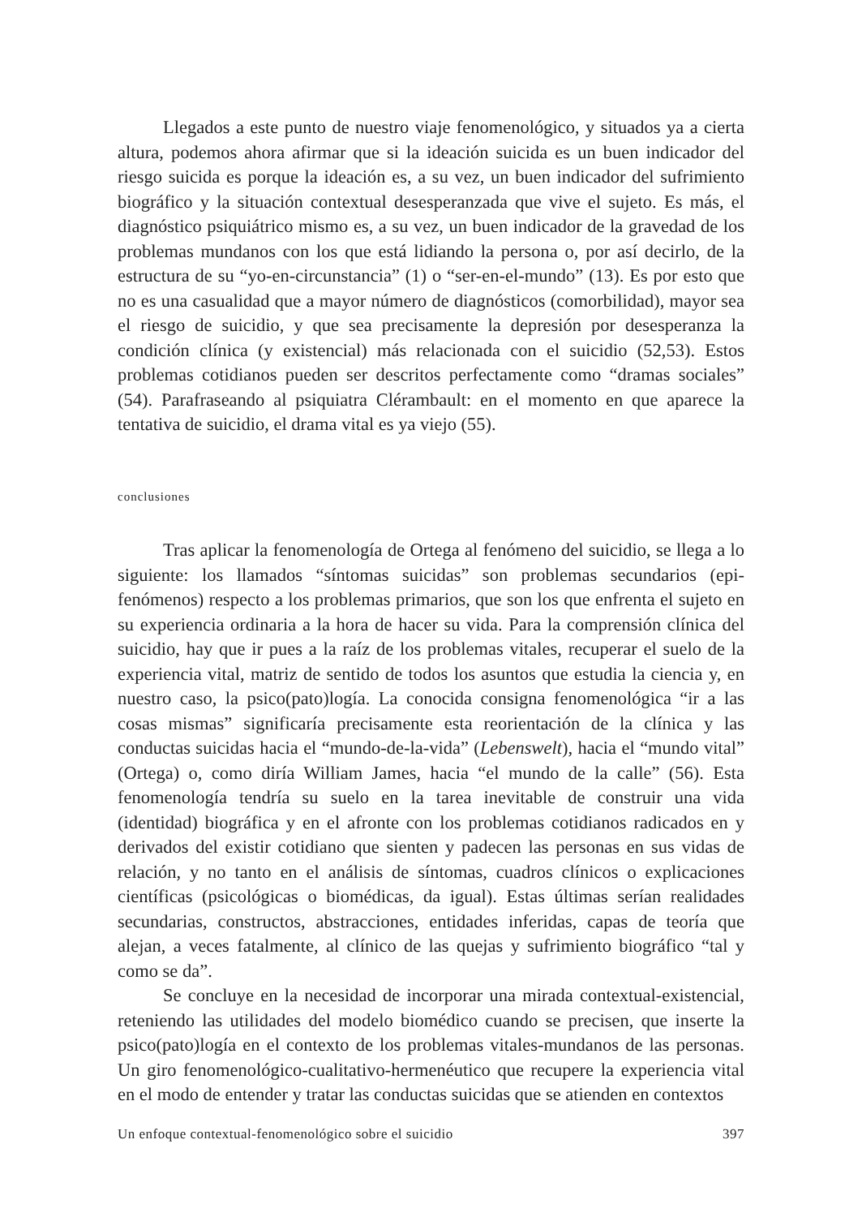Llegados a este punto de nuestro viaje fenomenológico, y situados ya a cierta altura, podemos ahora afirmar que si la ideación suicida es un buen indicador del riesgo suicida es porque la ideación es, a su vez, un buen indicador del sufrimiento biográfico y la situación contextual desesperanzada que vive el sujeto. Es más, el diagnóstico psiquiátrico mismo es, a su vez, un buen indicador de la gravedad de los problemas mundanos con los que está lidiando la persona o, por así decirlo, de la estructura de su “yo-en-circunstancia” (1) o “ser-en-el-mundo” (13). Es por esto que no es una casualidad que a mayor número de diagnósticos (comorbilidad), mayor sea el riesgo de suicidio, y que sea precisamente la depresión por desesperanza la condición clínica (y existencial) más relacionada con el suicidio (52,53). Estos problemas cotidianos pueden ser descritos perfectamente como “dramas sociales” (54). Parafraseando al psiquiatra Clérambault: en el momento en que aparece la tentativa de suicidio, el drama vital es ya viejo (55).
conclusiones
Tras aplicar la fenomenología de Ortega al fenómeno del suicidio, se llega a lo siguiente: los llamados “síntomas suicidas” son problemas secundarios (epi-fenómenos) respecto a los problemas primarios, que son los que enfrenta el sujeto en su experiencia ordinaria a la hora de hacer su vida. Para la comprensión clínica del suicidio, hay que ir pues a la raíz de los problemas vitales, recuperar el suelo de la experiencia vital, matriz de sentido de todos los asuntos que estudia la ciencia y, en nuestro caso, la psico(pato)logía. La conocida consigna fenomenológica “ir a las cosas mismas” significaría precisamente esta reorientación de la clínica y las conductas suicidas hacia el “mundo-de-la-vida” (Lebenswelt), hacia el “mundo vital” (Ortega) o, como diría William James, hacia “el mundo de la calle” (56). Esta fenomenología tendría su suelo en la tarea inevitable de construir una vida (identidad) biográfica y en el afronte con los problemas cotidianos radicados en y derivados del existir cotidiano que sienten y padecen las personas en sus vidas de relación, y no tanto en el análisis de síntomas, cuadros clínicos o explicaciones científicas (psicológicas o biomédicas, da igual). Estas últimas serían realidades secundarias, constructos, abstracciones, entidades inferidas, capas de teoría que alejan, a veces fatalmente, al clínico de las quejas y sufrimiento biográfico “tal y como se da”.
Se concluye en la necesidad de incorporar una mirada contextual-existencial, reteniendo las utilidades del modelo biomédico cuando se precisen, que inserte la psico(pato)logía en el contexto de los problemas vitales-mundanos de las personas. Un giro fenomenológico-cualitativo-hermenéutico que recupere la experiencia vital en el modo de entender y tratar las conductas suicidas que se atienden en contextos
Un enfoque contextual-fenomenológico sobre el suicidio 397